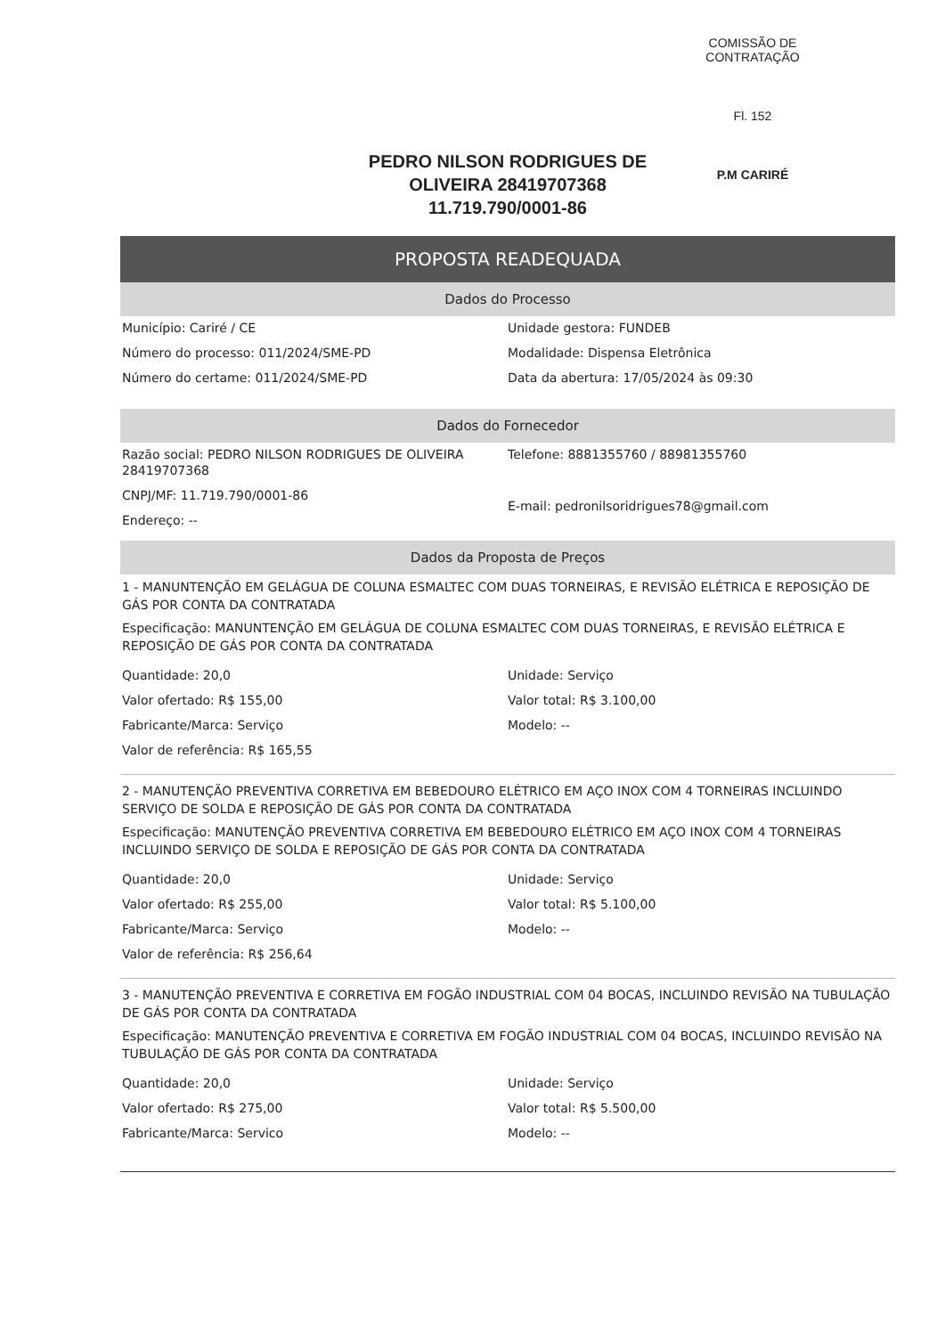COMISSÃO DE CONTRATAÇÃO
Fl. 152
P.M CARIRÉ
PEDRO NILSON RODRIGUES DE OLIVEIRA 28419707368
11.719.790/0001-86
PROPOSTA READEQUADA
Dados do Processo
Município: Cariré / CE
Número do processo: 011/2024/SME-PD
Número do certame: 011/2024/SME-PD
Unidade gestora: FUNDEB
Modalidade: Dispensa Eletrônica
Data da abertura: 17/05/2024 às 09:30
Dados do Fornecedor
Razão social: PEDRO NILSON RODRIGUES DE OLIVEIRA 28419707368
CNPJ/MF: 11.719.790/0001-86
Endereço: --
Telefone: 8881355760 / 88981355760
E-mail: pedronilsoridrigues78@gmail.com
Dados da Proposta de Preços
1 - MANUNTENÇÃO EM GELÁGUA DE COLUNA ESMALTEC COM DUAS TORNEIRAS, E REVISÃO ELÉTRICA E REPOSIÇÃO DE GÁS POR CONTA DA CONTRATADA
Especificação: MANUNTENÇÃO EM GELÁGUA DE COLUNA ESMALTEC COM DUAS TORNEIRAS, E REVISÃO ELÉTRICA E REPOSIÇÃO DE GÁS POR CONTA DA CONTRATADA
Quantidade: 20,0
Valor ofertado: R$ 155,00
Fabricante/Marca: Serviço
Valor de referência: R$ 165,55
Unidade: Serviço
Valor total: R$ 3.100,00
Modelo: --
2 - MANUTENÇÃO PREVENTIVA CORRETIVA EM BEBEDOURO ELÉTRICO EM AÇO INOX COM 4 TORNEIRAS INCLUINDO SERVIÇO DE SOLDA E REPOSIÇÃO DE GÁS POR CONTA DA CONTRATADA
Especificação: MANUTENÇÃO PREVENTIVA CORRETIVA EM BEBEDOURO ELÉTRICO EM AÇO INOX COM 4 TORNEIRAS INCLUINDO SERVIÇO DE SOLDA E REPOSIÇÃO DE GÁS POR CONTA DA CONTRATADA
Quantidade: 20,0
Valor ofertado: R$ 255,00
Fabricante/Marca: Serviço
Valor de referência: R$ 256,64
Unidade: Serviço
Valor total: R$ 5.100,00
Modelo: --
3 - MANUTENÇÃO PREVENTIVA E CORRETIVA EM FOGÃO INDUSTRIAL COM 04 BOCAS, INCLUINDO REVISÃO NA TUBULAÇÃO DE GÁS POR CONTA DA CONTRATADA
Especificação: MANUTENÇÃO PREVENTIVA E CORRETIVA EM FOGÃO INDUSTRIAL COM 04 BOCAS, INCLUINDO REVISÃO NA TUBULAÇÃO DE GÁS POR CONTA DA CONTRATADA
Quantidade: 20,0
Valor ofertado: R$ 275,00
Fabricante/Marca: Servico
Unidade: Serviço
Valor total: R$ 5.500,00
Modelo: --